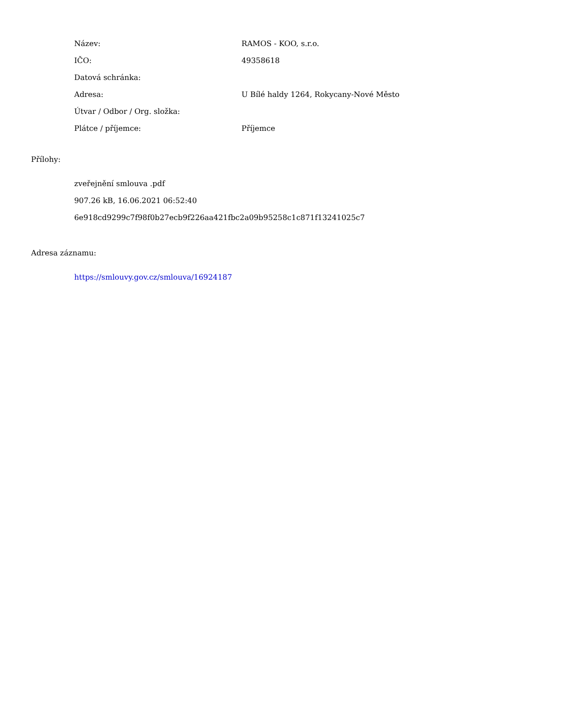| Název: | RAMOS - KOO, s.r.o. |
| IČO: | 49358618 |
| Datová schránka: | |
| Adresa: | U Bílé haldy 1264, Rokycany-Nové Město |
| Útvar / Odbor / Org. složka: | |
| Plátce / příjemce: | Příjemce |
Přílohy:
zveřejnění smlouva .pdf
907.26 kB, 16.06.2021 06:52:40
6e918cd9299c7f98f0b27ecb9f226aa421fbc2a09b95258c1c871f13241025c7
Adresa záznamu:
https://smlouvy.gov.cz/smlouva/16924187